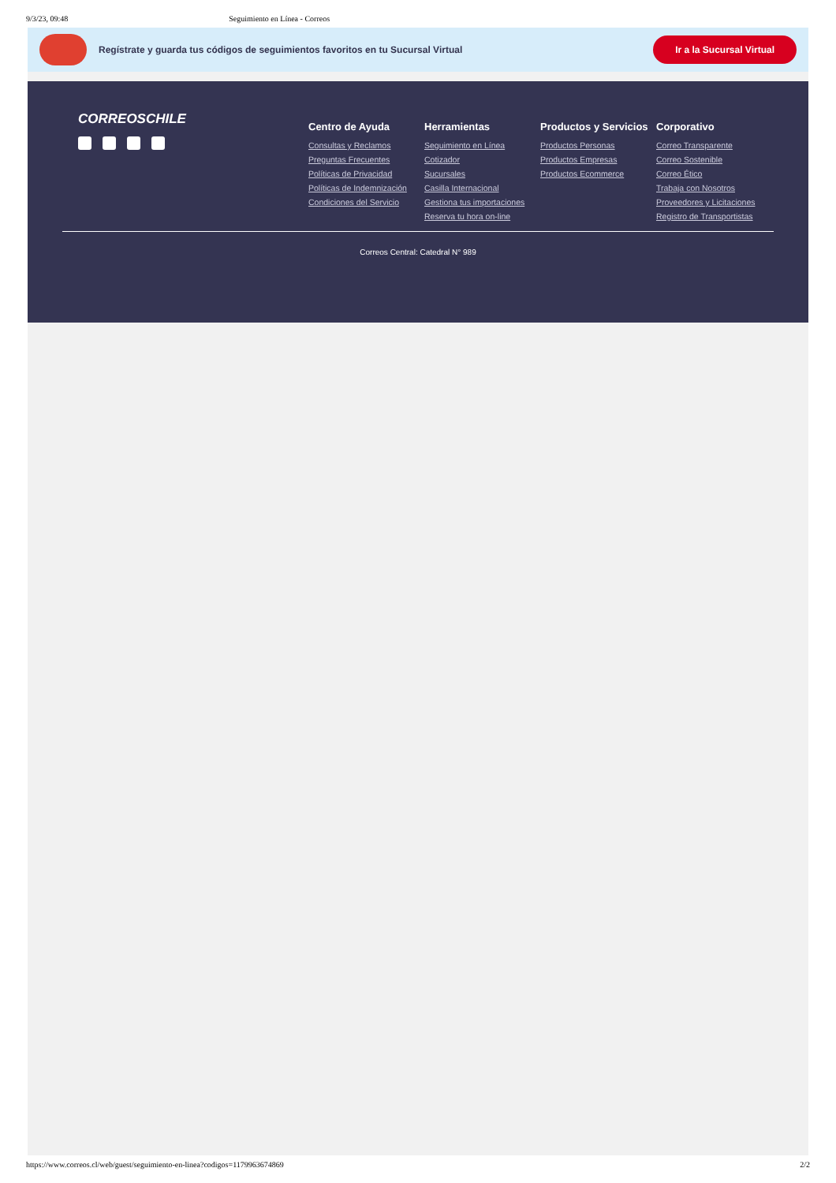9/3/23, 09:48 Seguimiento en Línea - Correos
Regístrate y guarda tus códigos de seguimientos favoritos en tu Sucursal Virtual
Ir a la Sucursal Virtual
CORREOSCHILE
Centro de Ayuda
Consultas y Reclamos
Preguntas Frecuentes
Políticas de Privacidad
Políticas de Indemnización
Condiciones del Servicio
Herramientas
Seguimiento en Línea
Cotizador
Sucursales
Casilla Internacional
Gestiona tus importaciones
Reserva tu hora on-line
Productos y Servicios
Productos Personas
Productos Empresas
Productos Ecommerce
Corporativo
Correo Transparente
Correo Sostenible
Correo Ético
Trabaja con Nosotros
Proveedores y Licitaciones
Registro de Transportistas
Correos Central: Catedral N° 989
https://www.correos.cl/web/guest/seguimiento-en-linea?codigos=1179963674869 2/2